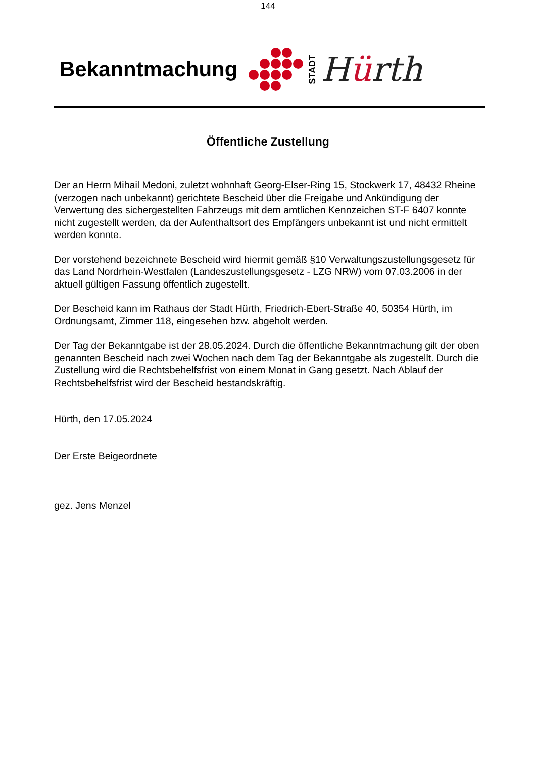144
Bekanntmachung
STADT
Hürth
Öffentliche Zustellung
Der an Herrn Mihail Medoni, zuletzt wohnhaft Georg-Elser-Ring 15, Stockwerk 17, 48432 Rheine (verzogen nach unbekannt) gerichtete Bescheid über die Freigabe und Ankündigung der Verwertung des sichergestellten Fahrzeugs mit dem amtlichen Kennzeichen ST-F 6407 konnte nicht zugestellt werden, da der Aufenthaltsort des Empfängers unbekannt ist und nicht ermittelt werden konnte.
Der vorstehend bezeichnete Bescheid wird hiermit gemäß §10 Verwaltungszustellungsgesetz für das Land Nordrhein-Westfalen (Landeszustellungsgesetz - LZG NRW) vom 07.03.2006 in der aktuell gültigen Fassung öffentlich zugestellt.
Der Bescheid kann im Rathaus der Stadt Hürth, Friedrich-Ebert-Straße 40, 50354 Hürth, im Ordnungsamt, Zimmer 118, eingesehen bzw. abgeholt werden.
Der Tag der Bekanntgabe ist der 28.05.2024. Durch die öffentliche Bekanntmachung gilt der oben genannten Bescheid nach zwei Wochen nach dem Tag der Bekanntgabe als zugestellt. Durch die Zustellung wird die Rechtsbehelfsfrist von einem Monat in Gang gesetzt. Nach Ablauf der Rechtsbehelfsfrist wird der Bescheid bestandskräftig.
Hürth, den 17.05.2024
Der Erste Beigeordnete
gez. Jens Menzel